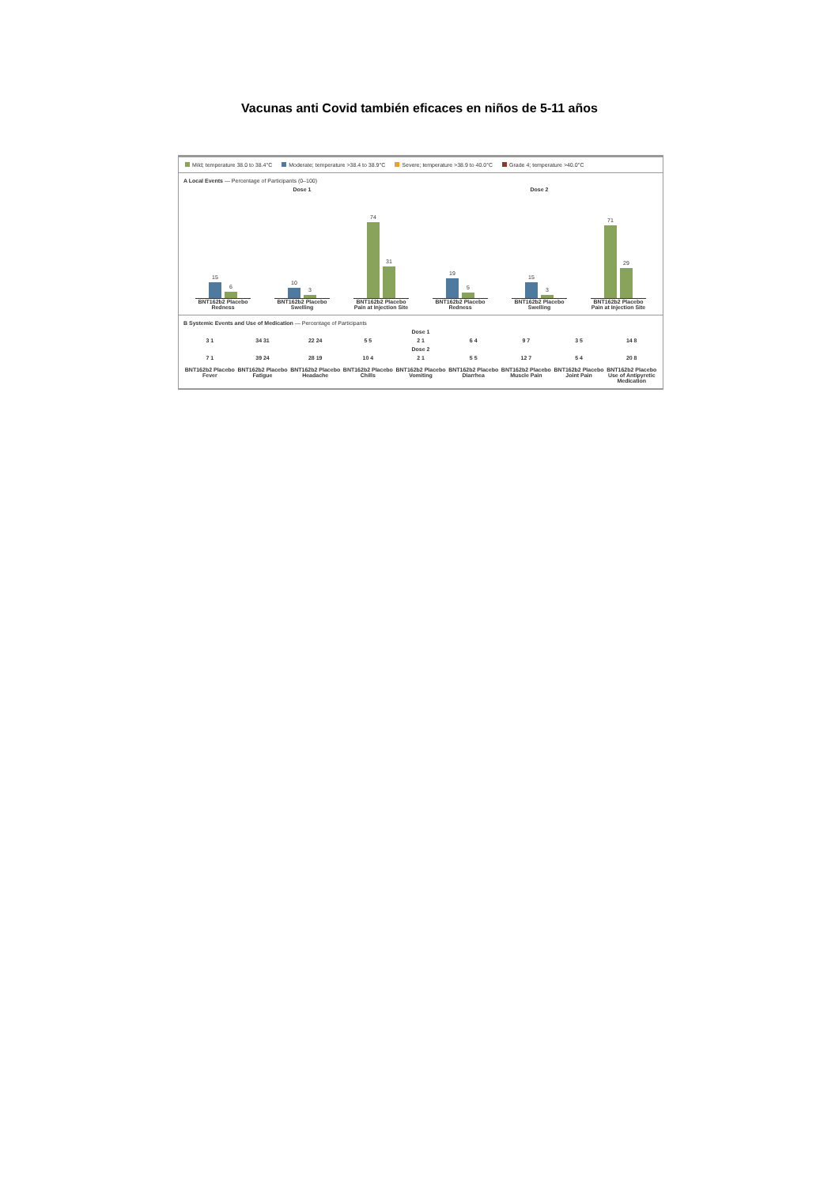Vacunas anti Covid también eficaces en niños de 5-11 años
Mild; temperature 38.0 to 38.4°C Moderate; temperature >38.4 to 38.9°C Severe; temperature >38.9 to 40.0°C Grade 4; temperature >40.0°C
A Local Events — Percentage of Participants (0–100)
Dose 1 Dose 2
15
6
BNT162b2 Placebo
Redness
10
3
BNT162b2 Placebo
Swelling
74
31
BNT162b2 Placebo
Pain at Injection Site
19
5
BNT162b2 Placebo
Redness
15
3
BNT162b2 Placebo
Swelling
71
29
BNT162b2 Placebo
Pain at Injection Site
B Systemic Events and Use of Medication — Percentage of Participants
Dose 1
3 1 34 31 22 24 5 5 2 1 6 4 9 7 3 5 14 8
Dose 2
7 1 39 24 28 19 10 4 2 1 5 5 12 7 5 4 20 8
BNT162b2 Placebo Fever
BNT162b2 Placebo Fatigue
BNT162b2 Placebo Headache
BNT162b2 Placebo Chills
BNT162b2 Placebo Vomiting
BNT162b2 Placebo Diarrhea
BNT162b2 Placebo Muscle Pain
BNT162b2 Placebo Joint Pain
BNT162b2 Placebo Use of Antipyretic Medication